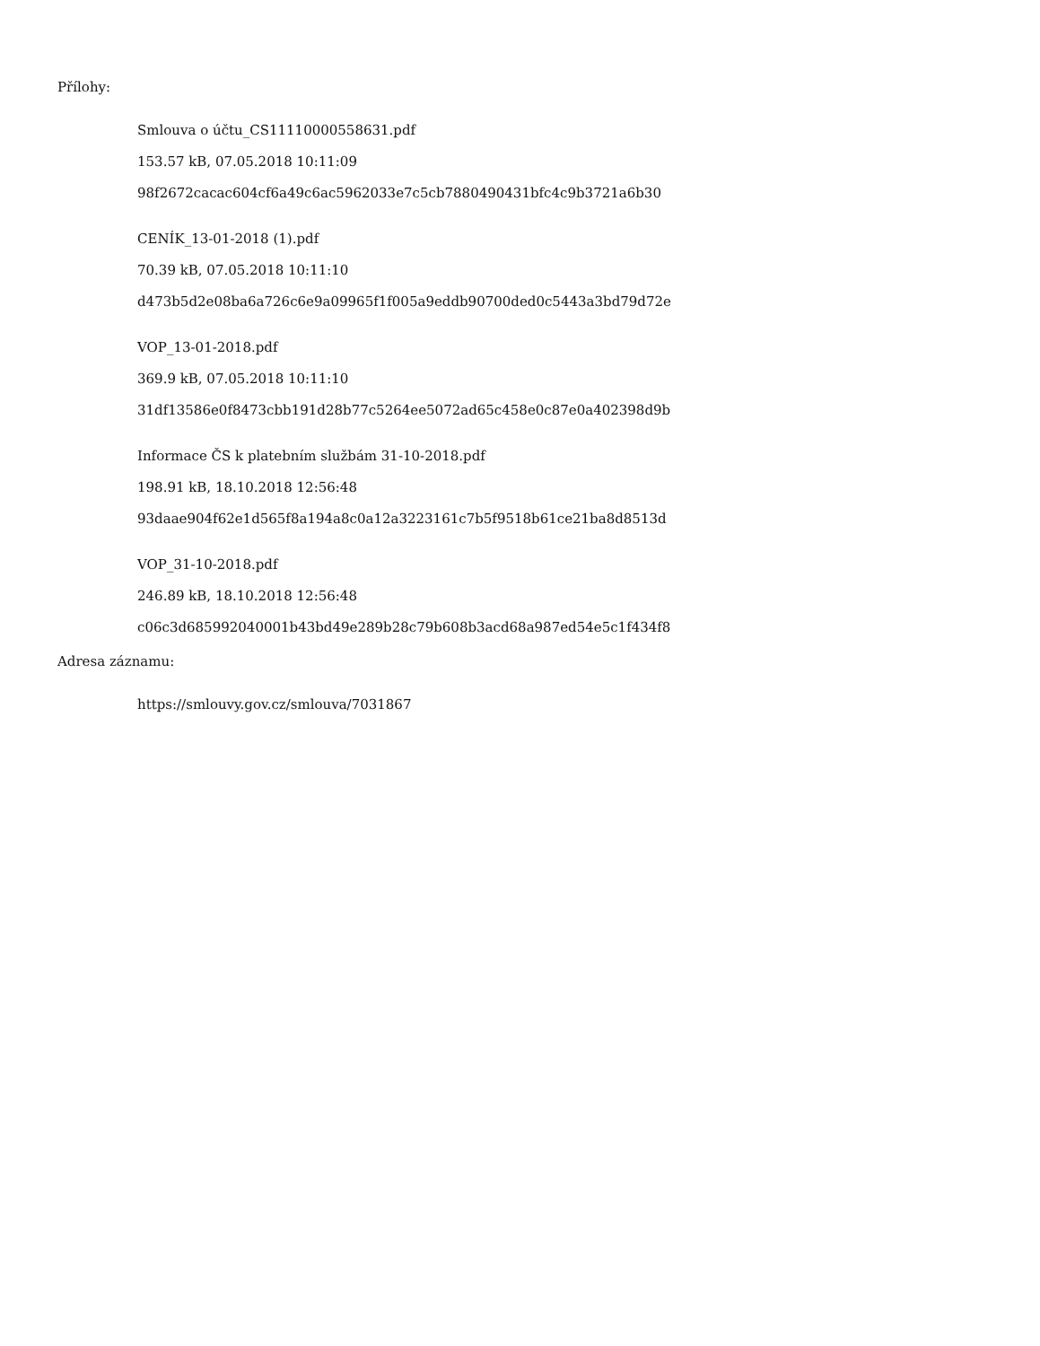Přílohy:
Smlouva o účtu_CS11110000558631.pdf
153.57 kB, 07.05.2018 10:11:09
98f2672cacac604cf6a49c6ac5962033e7c5cb7880490431bfc4c9b3721a6b30
CENÍK_13-01-2018 (1).pdf
70.39 kB, 07.05.2018 10:11:10
d473b5d2e08ba6a726c6e9a09965f1f005a9eddb90700ded0c5443a3bd79d72e
VOP_13-01-2018.pdf
369.9 kB, 07.05.2018 10:11:10
31df13586e0f8473cbb191d28b77c5264ee5072ad65c458e0c87e0a402398d9b
Informace ČS k platebním službám 31-10-2018.pdf
198.91 kB, 18.10.2018 12:56:48
93daae904f62e1d565f8a194a8c0a12a3223161c7b5f9518b61ce21ba8d8513d
VOP_31-10-2018.pdf
246.89 kB, 18.10.2018 12:56:48
c06c3d685992040001b43bd49e289b28c79b608b3acd68a987ed54e5c1f434f8
Adresa záznamu:
https://smlouvy.gov.cz/smlouva/7031867